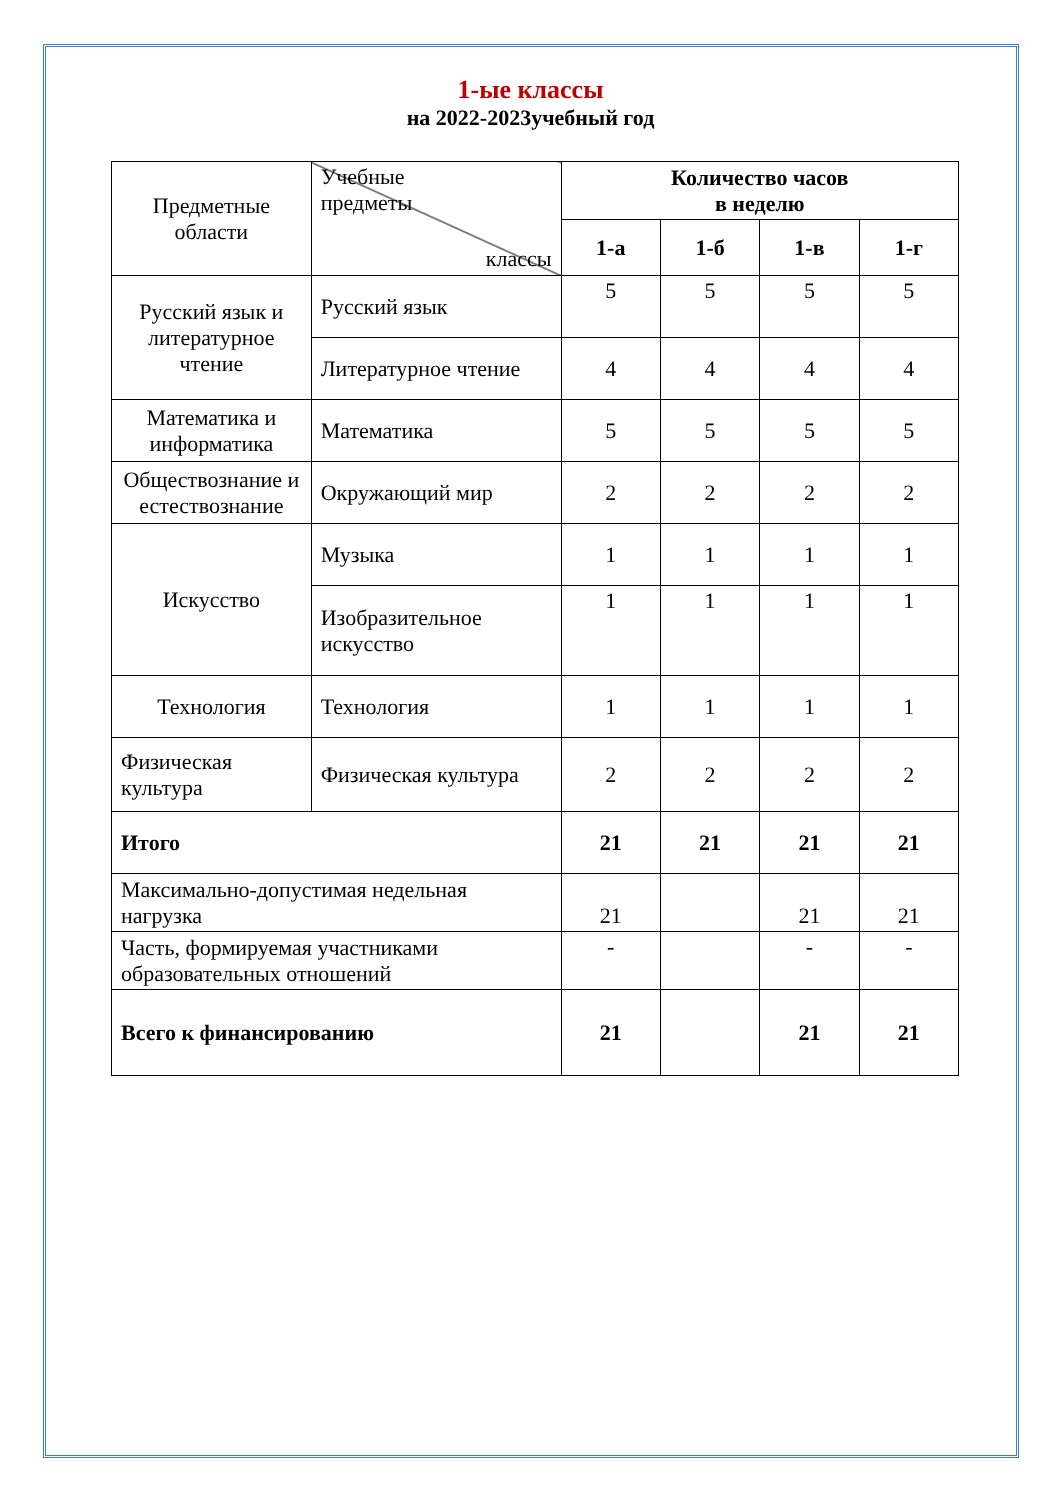1-ые классы
на 2022-2023учебный год
| Предметные области | Учебные предметы классы | Количество часов в неделю | | | |
| | | 1-а | 1-б | 1-в | 1-г |
| Русский язык и литературное чтение | Русский язык | 5 | 5 | 5 | 5 |
| | Литературное чтение | 4 | 4 | 4 | 4 |
| Математика и информатика | Математика | 5 | 5 | 5 | 5 |
| Обществознание и естествознание | Окружающий мир | 2 | 2 | 2 | 2 |
| Искусство | Музыка | 1 | 1 | 1 | 1 |
| | Изобразительное искусство | 1 | 1 | 1 | 1 |
| Технология | Технология | 1 | 1 | 1 | 1 |
| Физическая культура | Физическая культура | 2 | 2 | 2 | 2 |
| Итого | | 21 | 21 | 21 | 21 |
| Максимально-допустимая недельная нагрузка | | 21 | | 21 | 21 |
| Часть, формируемая участниками образовательных отношений | | - | | - | - |
| Всего к финансированию | | 21 | | 21 | 21 |